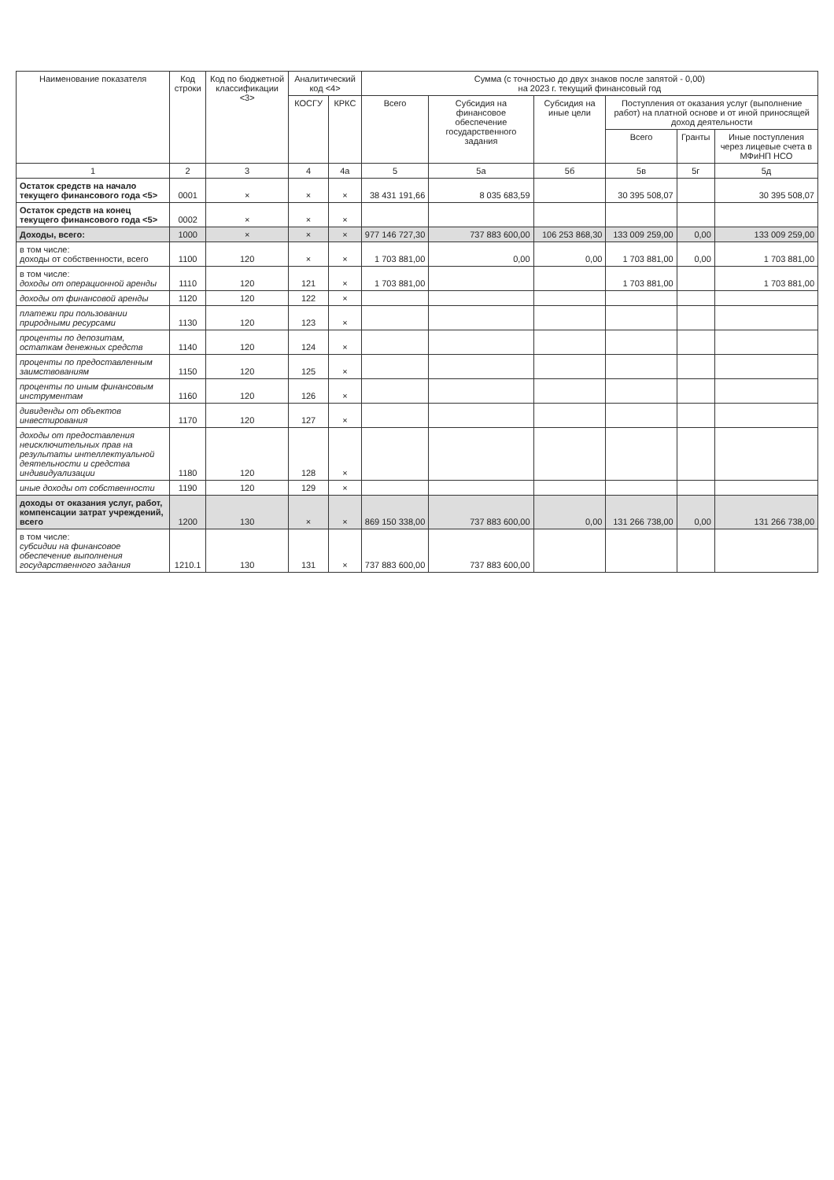| Наименование показателя | Код строки | Код по бюджетной классификации <3> | Аналитический код <4> | | Сумма (с точностью до двух знаков после запятой - 0,00) на 2023 г. текущий финансовый год | | | | | |
| --- | --- | --- | --- | --- | --- | --- | --- | --- | --- | --- |
| | | | КОСГУ | КРКС | Всего | Субсидия на финансовое обеспечение государственного задания | Субсидия на иные цели | Поступления от оказания услуг (выполнение работ) на платной основе и от иной приносящей доход деятельности | | |
| | | | | | | | | Всего | Гранты | Иные поступления через лицевые счета в МФиНП НСО |
| 1 | 2 | 3 | 4 | 4а | 5 | 5а | 5б | 5в | 5г | 5д |
| Остаток средств на начало текущего финансового года <5> | 0001 | × | × | × | 38 431 191,66 | 8 035 683,59 | | 30 395 508,07 | | 30 395 508,07 |
| Остаток средств на конец текущего финансового года <5> | 0002 | × | × | × | | | | | | |
| Доходы, всего: | 1000 | × | × | × | 977 146 727,30 | 737 883 600,00 | 106 253 868,30 | 133 009 259,00 | 0,00 | 133 009 259,00 |
| в том числе: доходы от собственности, всего | 1100 | 120 | × | × | 1 703 881,00 | 0,00 | 0,00 | 1 703 881,00 | 0,00 | 1 703 881,00 |
| в том числе: доходы от операционной аренды | 1110 | 120 | 121 | × | 1 703 881,00 | | | 1 703 881,00 | | 1 703 881,00 |
| доходы от финансовой аренды | 1120 | 120 | 122 | × | | | | | | |
| платежи при пользовании природными ресурсами | 1130 | 120 | 123 | × | | | | | | |
| проценты по депозитам, остаткам денежных средств | 1140 | 120 | 124 | × | | | | | | |
| проценты по предоставленным заимствованиям | 1150 | 120 | 125 | × | | | | | | |
| проценты по иным финансовым инструментам | 1160 | 120 | 126 | × | | | | | | |
| дивиденды от объектов инвестирования | 1170 | 120 | 127 | × | | | | | | |
| доходы от предоставления неисключительных прав на результаты интеллектуальной деятельности и средства индивидуализации | 1180 | 120 | 128 | × | | | | | | |
| иные доходы от собственности | 1190 | 120 | 129 | × | | | | | | |
| доходы от оказания услуг, работ, компенсации затрат учреждений, всего | 1200 | 130 | × | × | 869 150 338,00 | 737 883 600,00 | 0,00 | 131 266 738,00 | 0,00 | 131 266 738,00 |
| в том числе: субсидии на финансовое обеспечение выполнения государственного задания | 1210.1 | 130 | 131 | × | 737 883 600,00 | 737 883 600,00 | | | | |